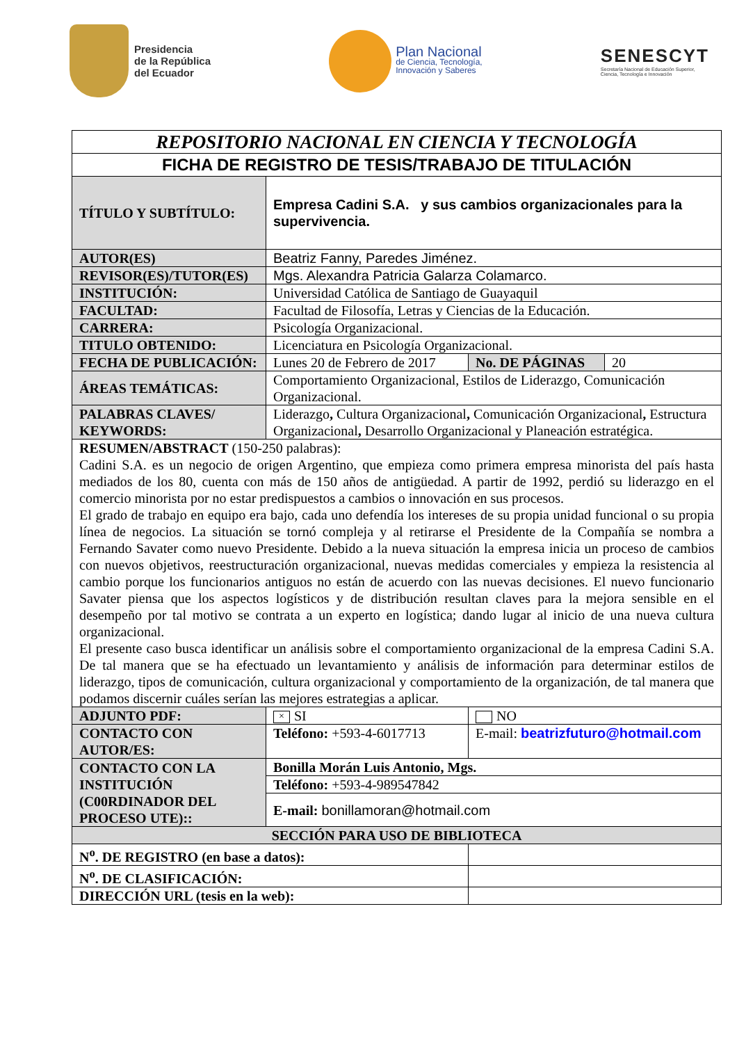Presidencia
de la República
del Ecuador
Plan Nacional
de Ciencia, Tecnología,
Innovación y Saberes
SENESCYT
Secretaría Nacional de Educación Superior,
Ciencia, Tecnología e Innovación
| REPOSITORIO NACIONAL EN CIENCIA Y TECNOLOGÍA | | | |
| FICHA DE REGISTRO DE TESIS/TRABAJO DE TITULACIÓN | | | |
| TÍTULO Y SUBTÍTULO: | Empresa Cadini S.A. y sus cambios organizacionales para la supervivencia. | | |
| AUTOR(ES) | Beatriz Fanny, Paredes Jiménez. | | |
| REVISOR(ES)/TUTOR(ES) | Mgs. Alexandra Patricia Galarza Colamarco. | | |
| INSTITUCIÓN: | Universidad Católica de Santiago de Guayaquil | | |
| FACULTAD: | Facultad de Filosofía, Letras y Ciencias de la Educación. | | |
| CARRERA: | Psicología Organizacional. | | |
| TITULO OBTENIDO: | Licenciatura en Psicología Organizacional. | | |
| FECHA DE PUBLICACIÓN: | Lunes 20 de Febrero de 2017 | No. DE PÁGINAS | 20 |
| ÁREAS TEMÁTICAS: | Comportamiento Organizacional, Estilos de Liderazgo, Comunicación Organizacional. | | |
| PALABRAS CLAVES/ KEYWORDS: | Liderazgo , Cultura Organizacional , Comunicación Organizacional , Estructura Organizacional , Desarrollo Organizacional y Planeación estratégica. | | |
| RESUMEN/ABSTRACT (150-250 palabras): Cadini S.A. es un negocio de origen Argentino, que empieza como primera empresa minorista del país hasta mediados de los 80, cuenta con más de 150 años de antigüedad. A partir de 1992, perdió su liderazgo en el comercio minorista por no estar predispuestos a cambios o innovación en sus procesos. El grado de trabajo en equipo era bajo, cada uno defendía los intereses de su propia unidad funcional o su propia línea de negocios. La situación se tornó compleja y al retirarse el Presidente de la Compañía se nombra a Fernando Savater como nuevo Presidente. Debido a la nueva situación la empresa inicia un proceso de cambios con nuevos objetivos, reestructuración organizacional, nuevas medidas comerciales y empieza la resistencia al cambio porque los funcionarios antiguos no están de acuerdo con las nuevas decisiones. El nuevo funcionario Savater piensa que los aspectos logísticos y de distribución resultan claves para la mejora sensible en el desempeño por tal motivo se contrata a un experto en logística; dando lugar al inicio de una nueva cultura organizacional. El presente caso busca identificar un análisis sobre el comportamiento organizacional de la empresa Cadini S.A. De tal manera que se ha efectuado un levantamiento y análisis de información para determinar estilos de liderazgo, tipos de comunicación, cultura organizacional y comportamiento de la organización, de tal manera que podamos discernir cuáles serían las mejores estrategias a aplicar. | | | |
| ADJUNTO PDF: | × SI | NO | |
| CONTACTO CON AUTOR/ES: | Teléfono: +593-4-6017713 | E-mail: beatrizfuturo@hotmail.com | |
| CONTACTO CON LA INSTITUCIÓN (C00RDINADOR DEL PROCESO UTE):: | Bonilla Morán Luis Antonio, Mgs. | | |
| | Teléfono: +593-4-989547842 | | |
| | E-mail: bonillamoran@hotmail.com | | |
| SECCIÓN PARA USO DE BIBLIOTECA | | | |
| N<sup>o</sup>. DE REGISTRO (en base a datos): | | | |
| N<sup>o</sup>. DE CLASIFICACIÓN: | | | |
| DIRECCIÓN URL (tesis en la web): | | | |